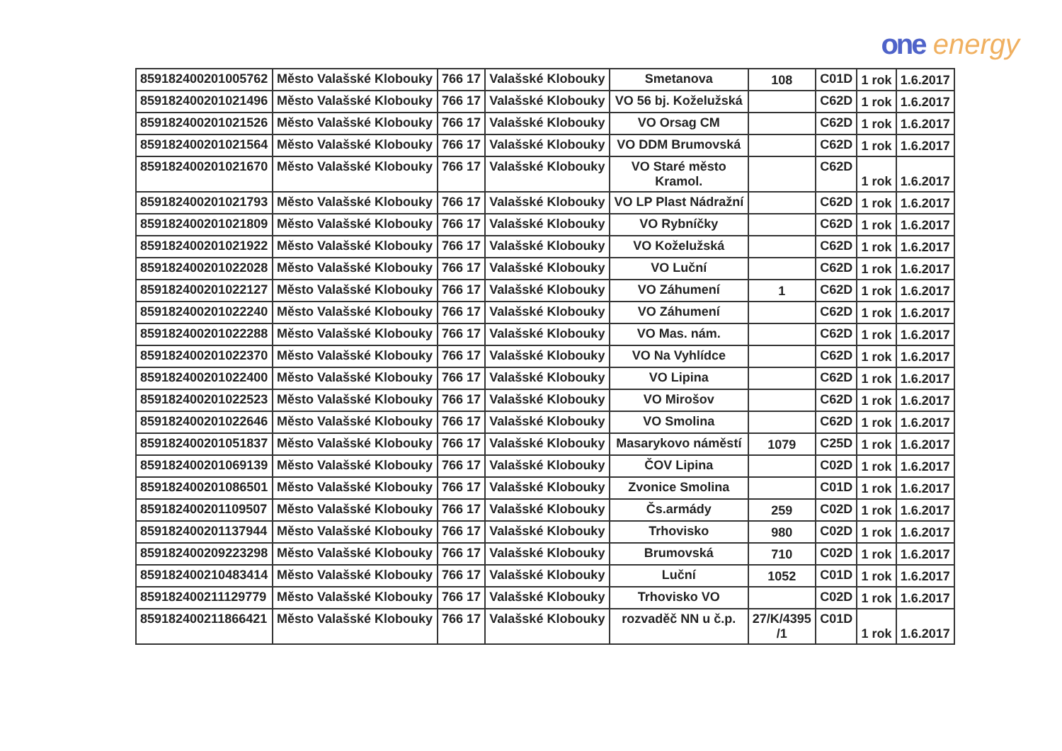one energy
| 859182400201005762 | Město Valašské Klobouky | 766 17 | Valašské Klobouky | Smetanova | 108 | C01D | 1 rok | 1.6.2017 |
| 859182400201021496 | Město Valašské Klobouky | 766 17 | Valašské Klobouky | VO 56 bj. Koželužská | | C62D | 1 rok | 1.6.2017 |
| 859182400201021526 | Město Valašské Klobouky | 766 17 | Valašské Klobouky | VO Orsag CM | | C62D | 1 rok | 1.6.2017 |
| 859182400201021564 | Město Valašské Klobouky | 766 17 | Valašské Klobouky | VO DDM Brumovská | | C62D | 1 rok | 1.6.2017 |
| 859182400201021670 | Město Valašské Klobouky | 766 17 | Valašské Klobouky | VO Staré město Kramol. | | C62D | 1 rok | 1.6.2017 |
| 859182400201021793 | Město Valašské Klobouky | 766 17 | Valašské Klobouky | VO LP Plast Nádražní | | C62D | 1 rok | 1.6.2017 |
| 859182400201021809 | Město Valašské Klobouky | 766 17 | Valašské Klobouky | VO Rybníčky | | C62D | 1 rok | 1.6.2017 |
| 859182400201021922 | Město Valašské Klobouky | 766 17 | Valašské Klobouky | VO Koželužská | | C62D | 1 rok | 1.6.2017 |
| 859182400201022028 | Město Valašské Klobouky | 766 17 | Valašské Klobouky | VO Luční | | C62D | 1 rok | 1.6.2017 |
| 859182400201022127 | Město Valašské Klobouky | 766 17 | Valašské Klobouky | VO Záhumení | 1 | C62D | 1 rok | 1.6.2017 |
| 859182400201022240 | Město Valašské Klobouky | 766 17 | Valašské Klobouky | VO Záhumení | | C62D | 1 rok | 1.6.2017 |
| 859182400201022288 | Město Valašské Klobouky | 766 17 | Valašské Klobouky | VO Mas. nám. | | C62D | 1 rok | 1.6.2017 |
| 859182400201022370 | Město Valašské Klobouky | 766 17 | Valašské Klobouky | VO Na Vyhlídce | | C62D | 1 rok | 1.6.2017 |
| 859182400201022400 | Město Valašské Klobouky | 766 17 | Valašské Klobouky | VO Lipina | | C62D | 1 rok | 1.6.2017 |
| 859182400201022523 | Město Valašské Klobouky | 766 17 | Valašské Klobouky | VO Mirošov | | C62D | 1 rok | 1.6.2017 |
| 859182400201022646 | Město Valašské Klobouky | 766 17 | Valašské Klobouky | VO Smolina | | C62D | 1 rok | 1.6.2017 |
| 859182400201051837 | Město Valašské Klobouky | 766 17 | Valašské Klobouky | Masarykovo náměstí | 1079 | C25D | 1 rok | 1.6.2017 |
| 859182400201069139 | Město Valašské Klobouky | 766 17 | Valašské Klobouky | ČOV Lipina | | C02D | 1 rok | 1.6.2017 |
| 859182400201086501 | Město Valašské Klobouky | 766 17 | Valašské Klobouky | Zvonice Smolina | | C01D | 1 rok | 1.6.2017 |
| 859182400201109507 | Město Valašské Klobouky | 766 17 | Valašské Klobouky | Čs.armády | 259 | C02D | 1 rok | 1.6.2017 |
| 859182400201137944 | Město Valašské Klobouky | 766 17 | Valašské Klobouky | Trhovisko | 980 | C02D | 1 rok | 1.6.2017 |
| 859182400209223298 | Město Valašské Klobouky | 766 17 | Valašské Klobouky | Brumovská | 710 | C02D | 1 rok | 1.6.2017 |
| 859182400210483414 | Město Valašské Klobouky | 766 17 | Valašské Klobouky | Luční | 1052 | C01D | 1 rok | 1.6.2017 |
| 859182400211129779 | Město Valašské Klobouky | 766 17 | Valašské Klobouky | Trhovisko VO | | C02D | 1 rok | 1.6.2017 |
| 859182400211866421 | Město Valašské Klobouky | 766 17 | Valašské Klobouky | rozvaděč NN u č.p. | 27/K/4395 /1 | C01D | 1 rok | 1.6.2017 |